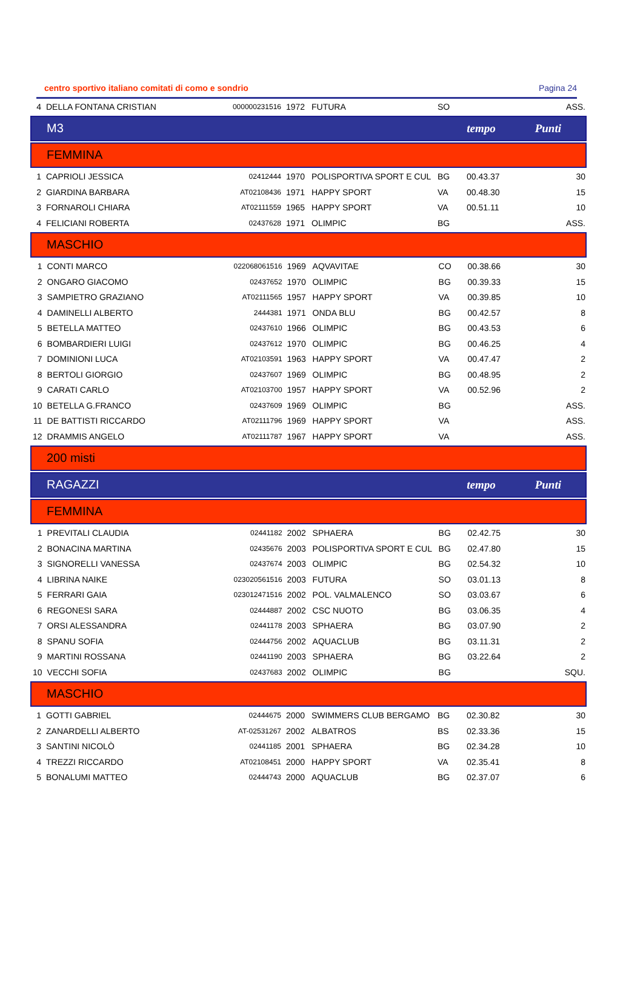centro sportivo italiano comitati di como e sondrio Pagina 24
| 4 | DELLA FONTANA CRISTIAN | 000000231516 | 1972 | FUTURA | SO | | ASS. |
M3 tempo Punti
FEMMINA
| 1 | CAPRIOLI JESSICA | 02412444 | 1970 | POLISPORTIVA SPORT E CUL | BG | 00.43.37 | 30 |
| 2 | GIARDINA BARBARA | AT02108436 | 1971 | HAPPY SPORT | VA | 00.48.30 | 15 |
| 3 | FORNAROLI CHIARA | AT02111559 | 1965 | HAPPY SPORT | VA | 00.51.11 | 10 |
| 4 | FELICIANI ROBERTA | 02437628 | 1971 | OLIMPIC | BG | | ASS. |
MASCHIO
| 1 | CONTI MARCO | 022068061516 | 1969 | AQVAVITAE | CO | 00.38.66 | 30 |
| 2 | ONGARO GIACOMO | 02437652 | 1970 | OLIMPIC | BG | 00.39.33 | 15 |
| 3 | SAMPIETRO GRAZIANO | AT02111565 | 1957 | HAPPY SPORT | VA | 00.39.85 | 10 |
| 4 | DAMINELLI ALBERTO | 2444381 | 1971 | ONDA BLU | BG | 00.42.57 | 8 |
| 5 | BETELLA MATTEO | 02437610 | 1966 | OLIMPIC | BG | 00.43.53 | 6 |
| 6 | BOMBARDIERI LUIGI | 02437612 | 1970 | OLIMPIC | BG | 00.46.25 | 4 |
| 7 | DOMINIONI LUCA | AT02103591 | 1963 | HAPPY SPORT | VA | 00.47.47 | 2 |
| 8 | BERTOLI GIORGIO | 02437607 | 1969 | OLIMPIC | BG | 00.48.95 | 2 |
| 9 | CARATI CARLO | AT02103700 | 1957 | HAPPY SPORT | VA | 00.52.96 | 2 |
| 10 | BETELLA G.FRANCO | 02437609 | 1969 | OLIMPIC | BG | | ASS. |
| 11 | DE BATTISTI RICCARDO | AT02111796 | 1969 | HAPPY SPORT | VA | | ASS. |
| 12 | DRAMMIS ANGELO | AT02111787 | 1967 | HAPPY SPORT | VA | | ASS. |
200 misti
RAGAZZI tempo Punti
FEMMINA
| 1 | PREVITALI CLAUDIA | 02441182 | 2002 | SPHAERA | BG | 02.42.75 | 30 |
| 2 | BONACINA MARTINA | 02435676 | 2003 | POLISPORTIVA SPORT E CUL | BG | 02.47.80 | 15 |
| 3 | SIGNORELLI VANESSA | 02437674 | 2003 | OLIMPIC | BG | 02.54.32 | 10 |
| 4 | LIBRINA NAIKE | 023020561516 | 2003 | FUTURA | SO | 03.01.13 | 8 |
| 5 | FERRARI GAIA | 023012471516 | 2002 | POL. VALMALENCO | SO | 03.03.67 | 6 |
| 6 | REGONESI SARA | 02444887 | 2002 | CSC NUOTO | BG | 03.06.35 | 4 |
| 7 | ORSI ALESSANDRA | 02441178 | 2003 | SPHAERA | BG | 03.07.90 | 2 |
| 8 | SPANU SOFIA | 02444756 | 2002 | AQUACLUB | BG | 03.11.31 | 2 |
| 9 | MARTINI ROSSANA | 02441190 | 2003 | SPHAERA | BG | 03.22.64 | 2 |
| 10 | VECCHI SOFIA | 02437683 | 2002 | OLIMPIC | BG | | SQU. |
MASCHIO
| 1 | GOTTI GABRIEL | 02444675 | 2000 | SWIMMERS CLUB BERGAMO | BG | 02.30.82 | 30 |
| 2 | ZANARDELLI ALBERTO | AT-02531267 | 2002 | ALBATROS | BS | 02.33.36 | 15 |
| 3 | SANTINI NICOLÒ | 02441185 | 2001 | SPHAERA | BG | 02.34.28 | 10 |
| 4 | TREZZI RICCARDO | AT02108451 | 2000 | HAPPY SPORT | VA | 02.35.41 | 8 |
| 5 | BONALUMI MATTEO | 02444743 | 2000 | AQUACLUB | BG | 02.37.07 | 6 |